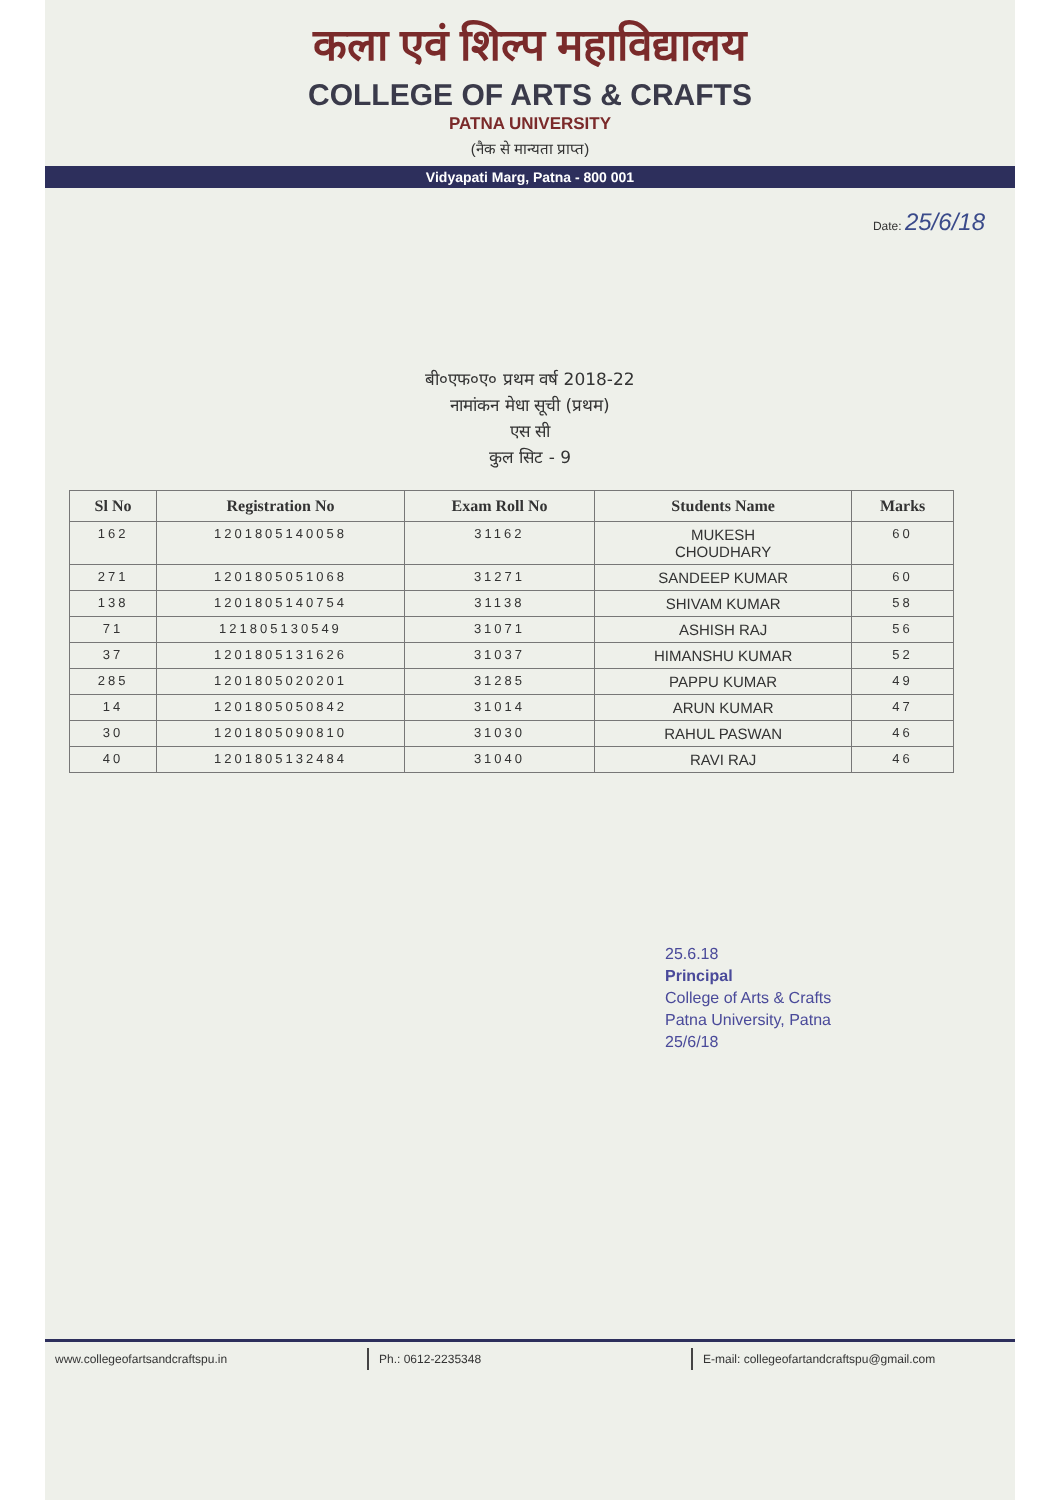कला एवं शिल्प महाविद्यालय
COLLEGE OF ARTS & CRAFTS
PATNA UNIVERSITY
(नैक से मान्यता प्राप्त)
Vidyapati Marg, Patna - 800 001
Date: 25/6/18
बी०एफ०ए० प्रथम वर्ष 2018-22
नामांकन मेधा सूची (प्रथम)
एस सी
कुल सिट - 9
| Sl No | Registration No | Exam Roll No | Students Name | Marks |
| --- | --- | --- | --- | --- |
| 162 | 1201805140058 | 31162 | MUKESH CHOUDHARY | 60 |
| 271 | 1201805051068 | 31271 | SANDEEP KUMAR | 60 |
| 138 | 1201805140754 | 31138 | SHIVAM KUMAR | 58 |
| 71 | 121805130549 | 31071 | ASHISH RAJ | 56 |
| 37 | 1201805131626 | 31037 | HIMANSHU KUMAR | 52 |
| 285 | 1201805020201 | 31285 | PAPPU KUMAR | 49 |
| 14 | 1201805050842 | 31014 | ARUN KUMAR | 47 |
| 30 | 1201805090810 | 31030 | RAHUL PASWAN | 46 |
| 40 | 1201805132484 | 31040 | RAVI RAJ | 46 |
25.6.18
Principal
College of Arts & Crafts
Patna University, Patna
25/6/18
www.collegeofartsandcraftspu.in
Ph.: 0612-2235348 E-mail: collegeofartandcraftspu@gmail.com